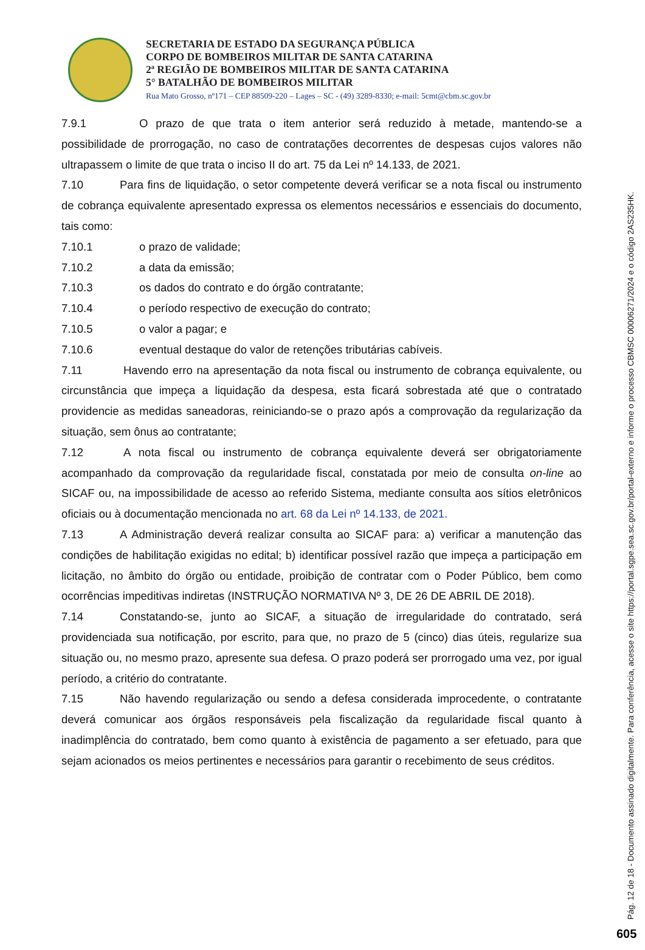SECRETARIA DE ESTADO DA SEGURANÇA PÚBLICA
CORPO DE BOMBEIROS MILITAR DE SANTA CATARINA
2ª REGIÃO DE BOMBEIROS MILITAR DE SANTA CATARINA
5° BATALHÃO DE BOMBEIROS MILITAR
Rua Mato Grosso, nº171 – CEP 88509-220 – Lages – SC - (49) 3289-8330; e-mail: 5cmt@cbm.sc.gov.br
7.9.1 O prazo de que trata o item anterior será reduzido à metade, mantendo-se a possibilidade de prorrogação, no caso de contratações decorrentes de despesas cujos valores não ultrapassem o limite de que trata o inciso II do art. 75 da Lei nº 14.133, de 2021.
7.10 Para fins de liquidação, o setor competente deverá verificar se a nota fiscal ou instrumento de cobrança equivalente apresentado expressa os elementos necessários e essenciais do documento, tais como:
7.10.1 o prazo de validade;
7.10.2 a data da emissão;
7.10.3 os dados do contrato e do órgão contratante;
7.10.4 o período respectivo de execução do contrato;
7.10.5 o valor a pagar; e
7.10.6 eventual destaque do valor de retenções tributárias cabíveis.
7.11 Havendo erro na apresentação da nota fiscal ou instrumento de cobrança equivalente, ou circunstância que impeça a liquidação da despesa, esta ficará sobrestada até que o contratado providencie as medidas saneadoras, reiniciando-se o prazo após a comprovação da regularização da situação, sem ônus ao contratante;
7.12 A nota fiscal ou instrumento de cobrança equivalente deverá ser obrigatoriamente acompanhado da comprovação da regularidade fiscal, constatada por meio de consulta on-line ao SICAF ou, na impossibilidade de acesso ao referido Sistema, mediante consulta aos sítios eletrônicos oficiais ou à documentação mencionada no art. 68 da Lei nº 14.133, de 2021.
7.13 A Administração deverá realizar consulta ao SICAF para: a) verificar a manutenção das condições de habilitação exigidas no edital; b) identificar possível razão que impeça a participação em licitação, no âmbito do órgão ou entidade, proibição de contratar com o Poder Público, bem como ocorrências impeditivas indiretas (INSTRUÇÃO NORMATIVA Nº 3, DE 26 DE ABRIL DE 2018).
7.14 Constatando-se, junto ao SICAF, a situação de irregularidade do contratado, será providenciada sua notificação, por escrito, para que, no prazo de 5 (cinco) dias úteis, regularize sua situação ou, no mesmo prazo, apresente sua defesa. O prazo poderá ser prorrogado uma vez, por igual período, a critério do contratante.
7.15 Não havendo regularização ou sendo a defesa considerada improcedente, o contratante deverá comunicar aos órgãos responsáveis pela fiscalização da regularidade fiscal quanto à inadimplência do contratado, bem como quanto à existência de pagamento a ser efetuado, para que sejam acionados os meios pertinentes e necessários para garantir o recebimento de seus créditos.
Pág. 12 de 18 - Documento assinado digitalmente. Para conferência, acesse o site https://portal.sgpe.sea.sc.gov.br/portal-externo e informe o processo CBMSC 00006271/2024 e o código 2AS235HK.
605